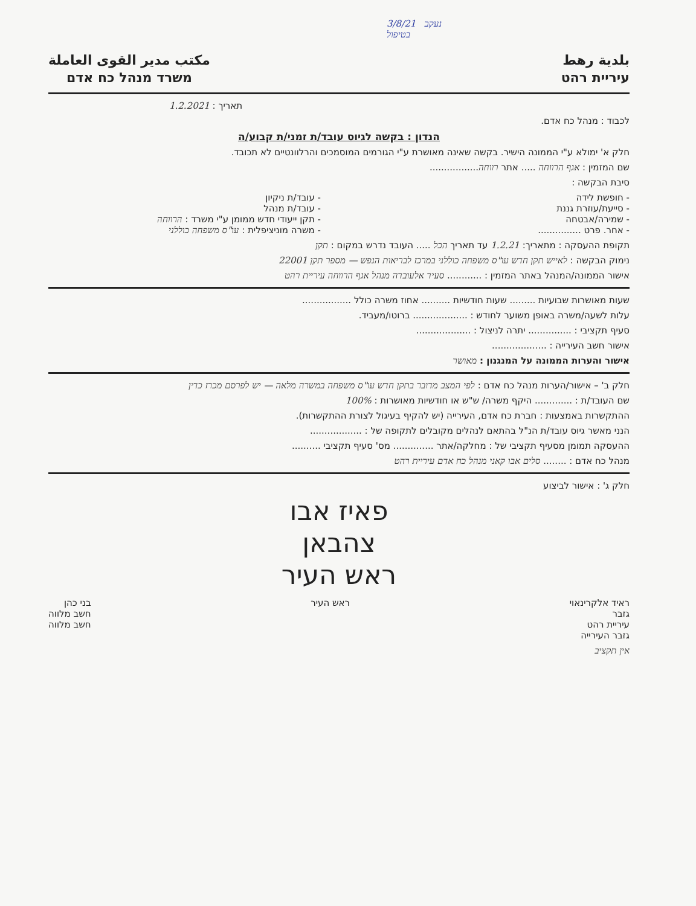3/8/21 נעקב
בטיפול
بلدية رهط
עיריית רהט
مكتب مدير القوى العاملة
משרד מנהל כח אדם
תאריך : 1.2.2021
לכבוד : מנהל כח אדם.
הנדון : בקשה לגיוס עובד/ת זמני/ת קבוע/ה
חלק א' ימולא ע"י הממונה הישיר. בקשה שאינה מאושרת ע"י הגורמים המוסמכים והרלוונטיים לא תכובד.
שם המזמין : אגף הרווחה ..... אתר רווחה.................
סיבת הבקשה :
- חופשת לידה
- סייעת/עוזרת גננת
- שמירה/אבטחה
- אחר. פרט ...............
- עובד/ת ניקיון
- עובד/ת מנהל
- תקן ייעודי חדש ממומן ע"י משרד : הרווחה
- משרה מוניציפלית : עו"ס משפחה כוללני
תקופת ההעסקה : מתאריך: 1.2.21 עד תאריך הכל ..... העובד נדרש במקום : תקן
נימוק הבקשה : לאייש תקן חדש עו"ס משפחה כוללני במרכז לבריאות הנפש — מספר תקן 22001
אישור הממונה/המנהל באתר המזמין : ............ סעיד אלעובדה מנהל אגף הרווחה עיריית רהט
שעות מאושרות שבועיות ......... שעות חודשיות .......... אחוז משרה כולל .................
עלות לשעה/משרה באופן משוער לחודש : ................... ברוטו/מעביד.
סעיף תקציבי : ............... יתרה לניצול : ...................
אישור חשב העירייה : ...................
אישור והערות הממונה על המנגנון : מאושר
חלק ב' – אישור/הערות מנהל כח אדם : לפי המצב מדובר בתקן חדש עו"ס משפחה במשרה מלאה — יש לפרסם מכרז כדין
שם העובד/ת : ............. היקף משרה/ ש"ש או חודשיות מאושרות : 100%
ההתקשרות באמצעות : חברת כח אדם, העירייה (יש להקיף בעיגול לצורת ההתקשרות).
הנני מאשר גיוס עובד/ת הנ"ל בהתאם לנהלים מקובלים לתקופה של : ..................
ההעסקה תמומן מסעיף תקציבי של : מחלקה/אתר .............. מס' סעיף תקציבי ..........
מנהל כח אדם : ........ סלים אבו קאני מנהל כח אדם עיריית רהט
חלק ג' : אישור לביצוע
פאיז אבו
צהבאן
ראש העיר
ראיד אלקרינאוי
גזבר
עיריית רהט
גזבר העירייה
ראש העיר בני כהן
חשב מלווה
חשב מלווה
אין תקציב